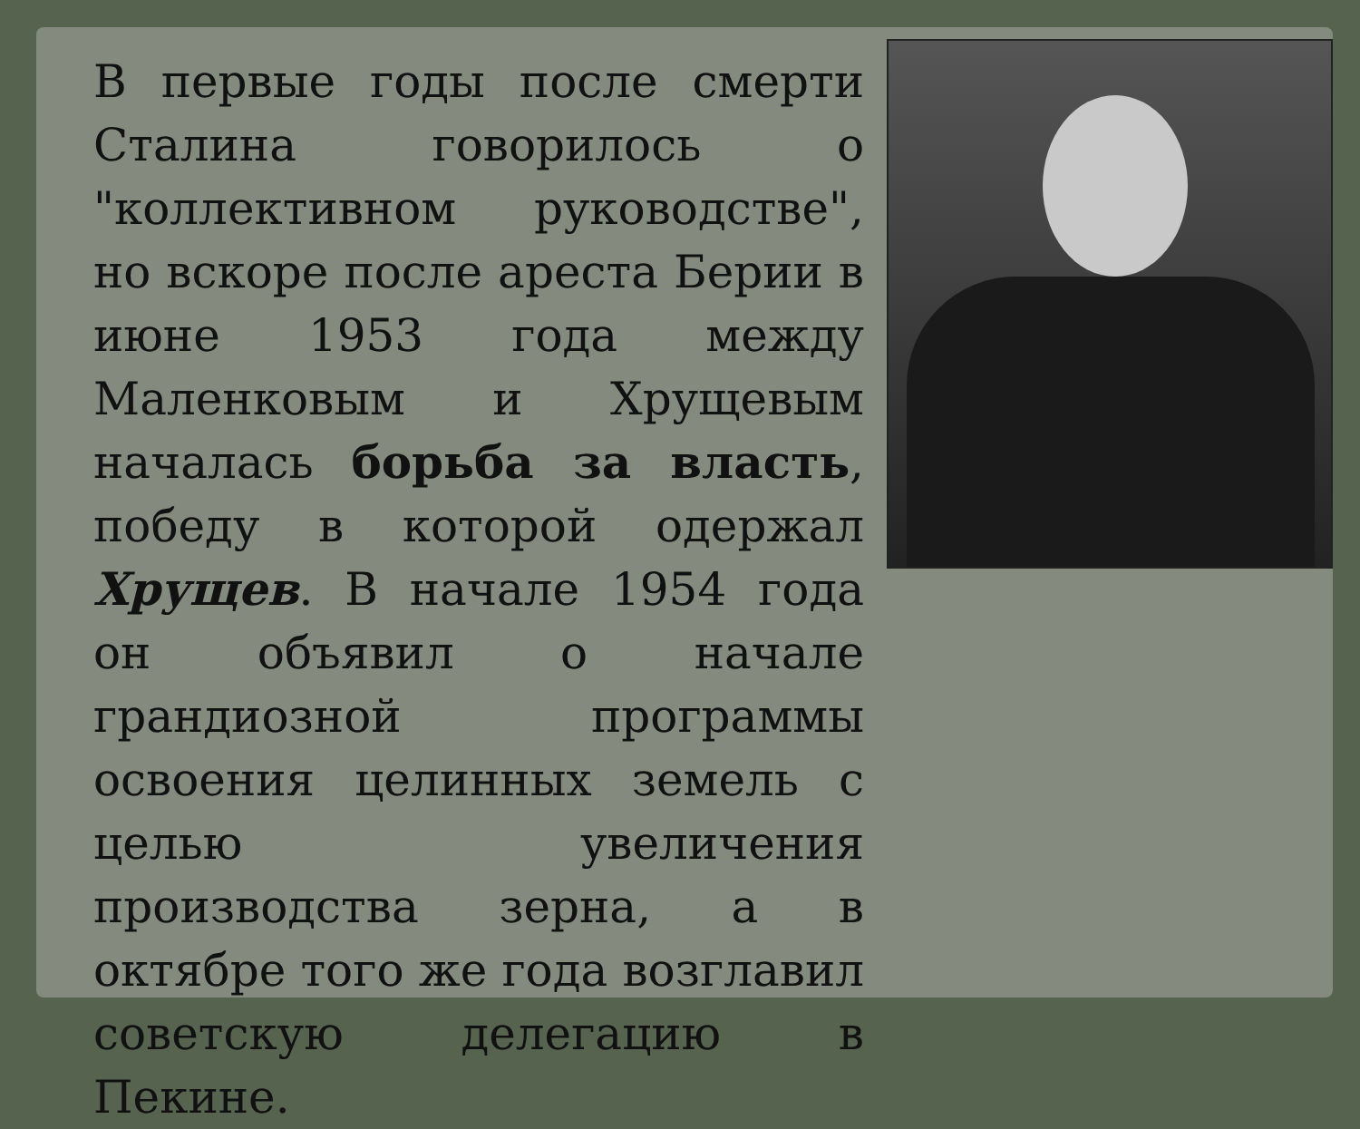В первые годы после смерти Сталина говорилось о "коллективном руководстве", но вскоре после ареста Берии в июне 1953 года между Маленковым и Хрущевым началась борьба за власть, победу в которой одержал Хрущев. В начале 1954 года он объявил о начале грандиозной программы освоения целинных земель с целью увеличения производства зерна, а в октябре того же года возглавил советскую делегацию в Пекине.